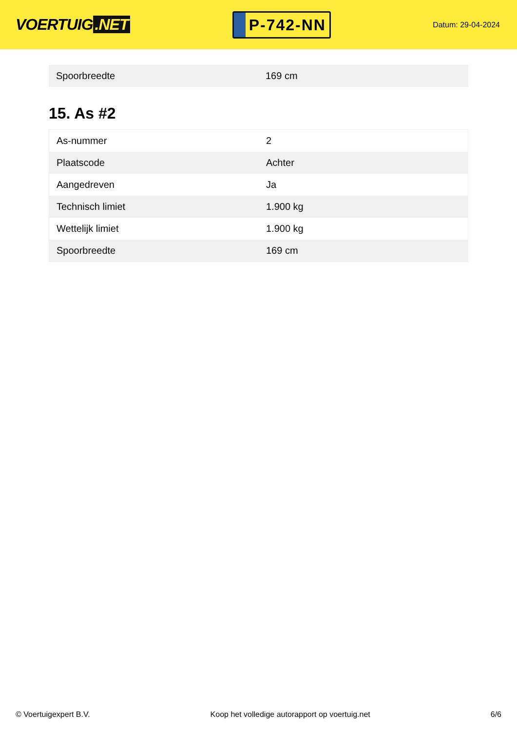VOERTUIG.NET
P-742-NN
Datum: 29-04-2024
| Spoorbreedte | 169 cm |
15. As #2
| As-nummer | 2 |
| Plaatscode | Achter |
| Aangedreven | Ja |
| Technisch limiet | 1.900 kg |
| Wettelijk limiet | 1.900 kg |
| Spoorbreedte | 169 cm |
© Voertuigexpert B.V. Koop het volledige autorapport op voertuig.net 6/6